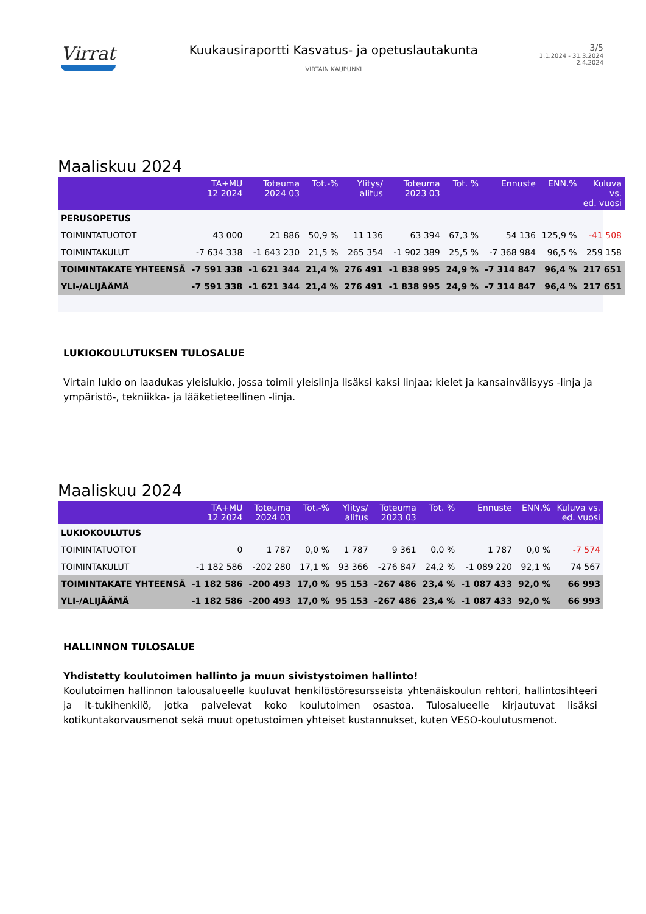Virrat
Kuukausiraportti Kasvatus- ja opetuslautakunta
VIRTAIN KAUPUNKI
3/5
1.1.2024 - 31.3.2024
2.4.2024
Maaliskuu 2024
| | TA+MU 12 2024 | Toteuma 2024 03 | Tot.-% | Ylitys/ alitus | Toteuma 2023 03 | Tot. % | Ennuste | ENN.% | Kuluva vs. ed. vuosi |
| --- | --- | --- | --- | --- | --- | --- | --- | --- | --- |
| PERUSOPETUS | | | | | | | | | |
| TOIMINTATUOTOT | 43 000 | 21 886 | 50,9 % | 11 136 | 63 394 | 67,3 % | 54 136 | 125,9 % | -41 508 |
| TOIMINTAKULUT | -7 634 338 | -1 643 230 | 21,5 % | 265 354 | -1 902 389 | 25,5 % | -7 368 984 | 96,5 % | 259 158 |
| TOIMINTAKATE YHTEENSÄ | -7 591 338 | -1 621 344 | 21,4 % | 276 491 | -1 838 995 | 24,9 % | -7 314 847 | 96,4 % | 217 651 |
| YLI-/ALIJÄÄMÄ | -7 591 338 | -1 621 344 | 21,4 % | 276 491 | -1 838 995 | 24,9 % | -7 314 847 | 96,4 % | 217 651 |
LUKIOKOULUTUKSEN TULOSALUE
Virtain lukio on laadukas yleislukio, jossa toimii yleislinja lisäksi kaksi linjaa; kielet ja kansainvälisyys -linja ja ympäristö-, tekniikka- ja lääketieteellinen -linja.
Maaliskuu 2024
| | TA+MU 12 2024 | Toteuma 2024 03 | Tot.-% | Ylitys/ alitus | Toteuma 2023 03 | Tot. % | Ennuste | ENN.% | Kuluva vs. ed. vuosi |
| --- | --- | --- | --- | --- | --- | --- | --- | --- | --- |
| LUKIOKOULUTUS | | | | | | | | | |
| TOIMINTATUOTOT | 0 | 1 787 | 0,0 % | 1 787 | 9 361 | 0,0 % | 1 787 | 0,0 % | -7 574 |
| TOIMINTAKULUT | -1 182 586 | -202 280 | 17,1 % | 93 366 | -276 847 | 24,2 % | -1 089 220 | 92,1 % | 74 567 |
| TOIMINTAKATE YHTEENSÄ | -1 182 586 | -200 493 | 17,0 % | 95 153 | -267 486 | 23,4 % | -1 087 433 | 92,0 % | 66 993 |
| YLI-/ALIJÄÄMÄ | -1 182 586 | -200 493 | 17,0 % | 95 153 | -267 486 | 23,4 % | -1 087 433 | 92,0 % | 66 993 |
HALLINNON TULOSALUE
Yhdistetty koulutoimen hallinto ja muun sivistystoimen hallinto!
Koulutoimen hallinnon talousalueelle kuuluvat henkilöstöresursseista yhtenäiskoulun rehtori, hallintosihteeri ja it-tukihenkilö, jotka palvelevat koko koulutoimen osastoa. Tulosalueelle kirjautuvat lisäksi kotikuntakorvausmenot sekä muut opetustoimen yhteiset kustannukset, kuten VESO-koulutusmenot.